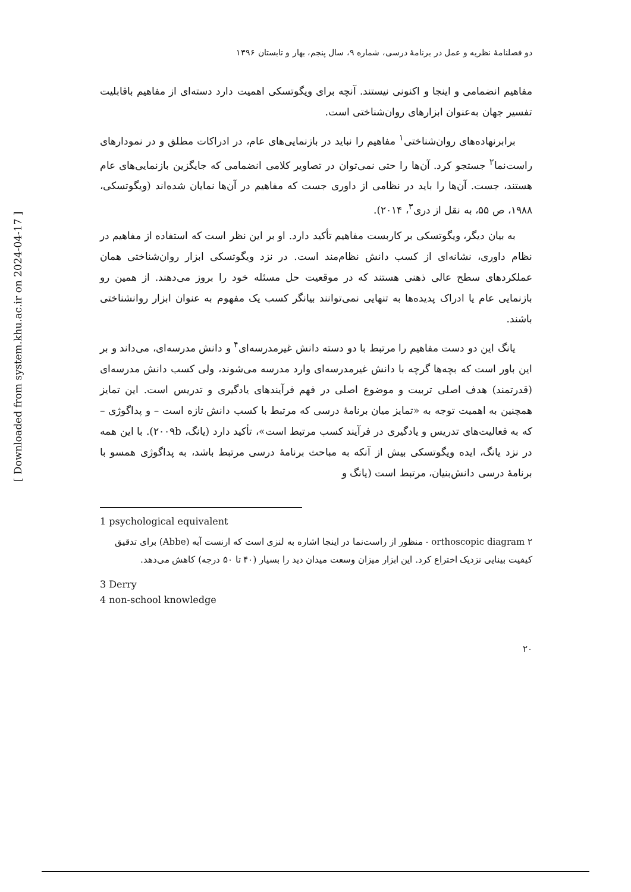[ Downloaded from system.khu.ac.ir on 2024-04-17 ]
دو فصلنامهٔ نظریه و عمل در برنامهٔ درسی، شماره ۹، سال پنجم، بهار و تابستان ۱۳۹۶
مفاهیم انضمامی و اینجا و اکنونی نیستند. آنچه برای ویگوتسکی اهمیت دارد دسته‌ای از مفاهیم باقابلیت تفسیر جهان به‌عنوان ابزارهای روان‌شناختی است.
برابرنهاده‌های روان‌شناختی<sup>۱</sup> مفاهیم را نباید در بازنمایی‌های عام، در ادراکات مطلق و در نمودارهای راست‌نما<sup>۲</sup> جستجو کرد. آن‌ها را حتی نمی‌توان در تصاویر کلامی انضمامی که جایگزین بازنمایی‌های عام هستند، جست. آن‌ها را باید در نظامی از داوری جست که مفاهیم در آن‌ها نمایان شده‌اند (ویگوتسکی، ۱۹۸۸، ص ۵۵، به نقل از دری<sup>۳</sup>، ۲۰۱۴).
به بیان دیگر، ویگوتسکی بر کاربست مفاهیم تأکید دارد. او بر این نظر است که استفاده از مفاهیم در نظام داوری، نشانه‌ای از کسب دانش نظام‌مند است. در نزد ویگوتسکی ابزار روان‌شناختی همان عملکردهای سطح عالی ذهنی هستند که در موقعیت حل مسئله خود را بروز می‌دهند. از همین رو بازنمایی عام یا ادراک پدیده‌ها به تنهایی نمی‌توانند بیانگر کسب یک مفهوم به عنوان ابزار روانشناختی باشند.
یانگ این دو دست مفاهیم را مرتبط با دو دسته دانش غیرمدرسه‌ای<sup>۴</sup> و دانش مدرسه‌ای، می‌داند و بر این باور است که بچه‌ها گرچه با دانش غیرمدرسه‌ای وارد مدرسه می‌شوند، ولی کسب دانش مدرسه‌ای (قدرتمند) هدف اصلی تربیت و موضوع اصلی در فهم فرآیندهای یادگیری و تدریس است. این تمایز همچنین به اهمیت توجه به «تمایز میان برنامهٔ درسی که مرتبط با کسب دانش تازه است – و پداگوژی – که به فعالیت‌های تدریس و یادگیری در فرآیند کسب مرتبط است»، تأکید دارد (یانگ، ۲۰۰۹b). با این همه در نزد یانگ، ایده ویگوتسکی بیش از آنکه به مباحث برنامهٔ درسی مرتبط باشد، به پداگوژی همسو با برنامهٔ درسی دانش‌بنیان، مرتبط است (یانگ و
1 psychological equivalent
۲ orthoscopic diagram - منظور از راست‌نما در اینجا اشاره به لنزی است که ارنست آبه (Abbe) برای تدقیق کیفیت بینایی نزدیک اختراع کرد. این ابزار میزان وسعت میدان دید را بسیار (۴۰ تا ۵۰ درجه) کاهش می‌دهد.
3 Derry
4 non-school knowledge
۲۰